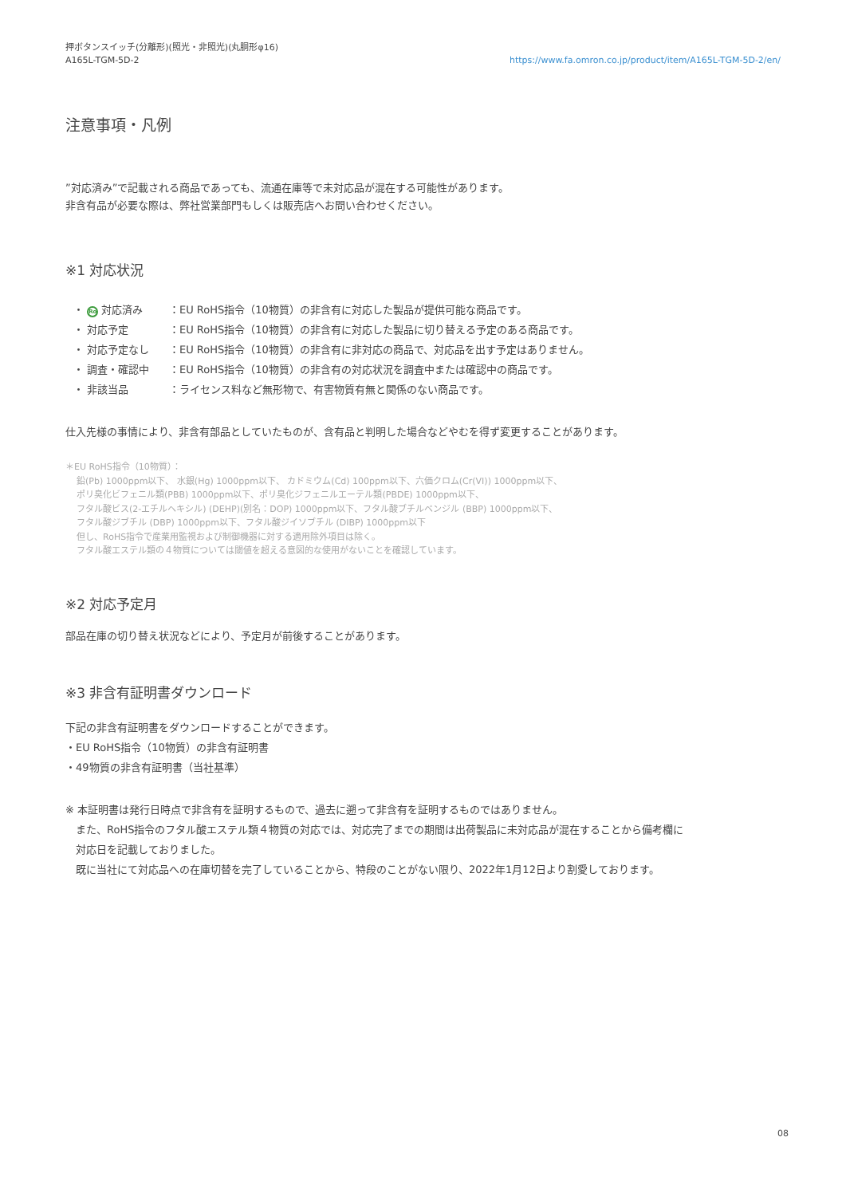押ボタンスイッチ(分離形)(照光・非照光)(丸胴形φ16)
A165L-TGM-5D-2
https://www.fa.omron.co.jp/product/item/A165L-TGM-5D-2/en/
注意事項・凡例
”対応済み”で記載される商品であっても、流通在庫等で未対応品が混在する可能性があります。
非含有品が必要な際は、弊社営業部門もしくは販売店へお問い合わせください。
※1 対応状況
・ Ro 対応済み ：EU RoHS指令（10物質）の非含有に対応した製品が提供可能な商品です。
・ 対応予定 ：EU RoHS指令（10物質）の非含有に対応した製品に切り替える予定のある商品です。
・ 対応予定なし ：EU RoHS指令（10物質）の非含有に非対応の商品で、対応品を出す予定はありません。
・ 調査・確認中 ：EU RoHS指令（10物質）の非含有の対応状況を調査中または確認中の商品です。
・ 非該当品 ：ライセンス料など無形物で、有害物質有無と関係のない商品です。
仕入先様の事情により、非含有部品としていたものが、含有品と判明した場合などやむを得ず変更することがあります。
＊EU RoHS指令（10物質）：
鉛(Pb) 1000ppm以下、 水銀(Hg) 1000ppm以下、 カドミウム(Cd) 100ppm以下、六価クロム(Cr(VI)) 1000ppm以下、
ポリ臭化ビフェニル類(PBB) 1000ppm以下、ポリ臭化ジフェニルエーテル類(PBDE) 1000ppm以下、
フタル酸ビス(2-エチルヘキシル) (DEHP)(別名：DOP) 1000ppm以下、フタル酸ブチルベンジル (BBP) 1000ppm以下、
フタル酸ジブチル (DBP) 1000ppm以下、フタル酸ジイソブチル (DIBP) 1000ppm以下
但し、RoHS指令で産業用監視および制御機器に対する適用除外項目は除く。
フタル酸エステル類の４物質については閾値を超える意図的な使用がないことを確認しています。
※2 対応予定月
部品在庫の切り替え状況などにより、予定月が前後することがあります。
※3 非含有証明書ダウンロード
下記の非含有証明書をダウンロードすることができます。
・EU RoHS指令（10物質）の非含有証明書
・49物質の非含有証明書（当社基準）
※ 本証明書は発行日時点で非含有を証明するもので、過去に遡って非含有を証明するものではありません。
　また、RoHS指令のフタル酸エステル類４物質の対応では、対応完了までの期間は出荷製品に未対応品が混在することから備考欄に
　対応日を記載しておりました。
　既に当社にて対応品への在庫切替を完了していることから、特段のことがない限り、2022年1月12日より割愛しております。
08